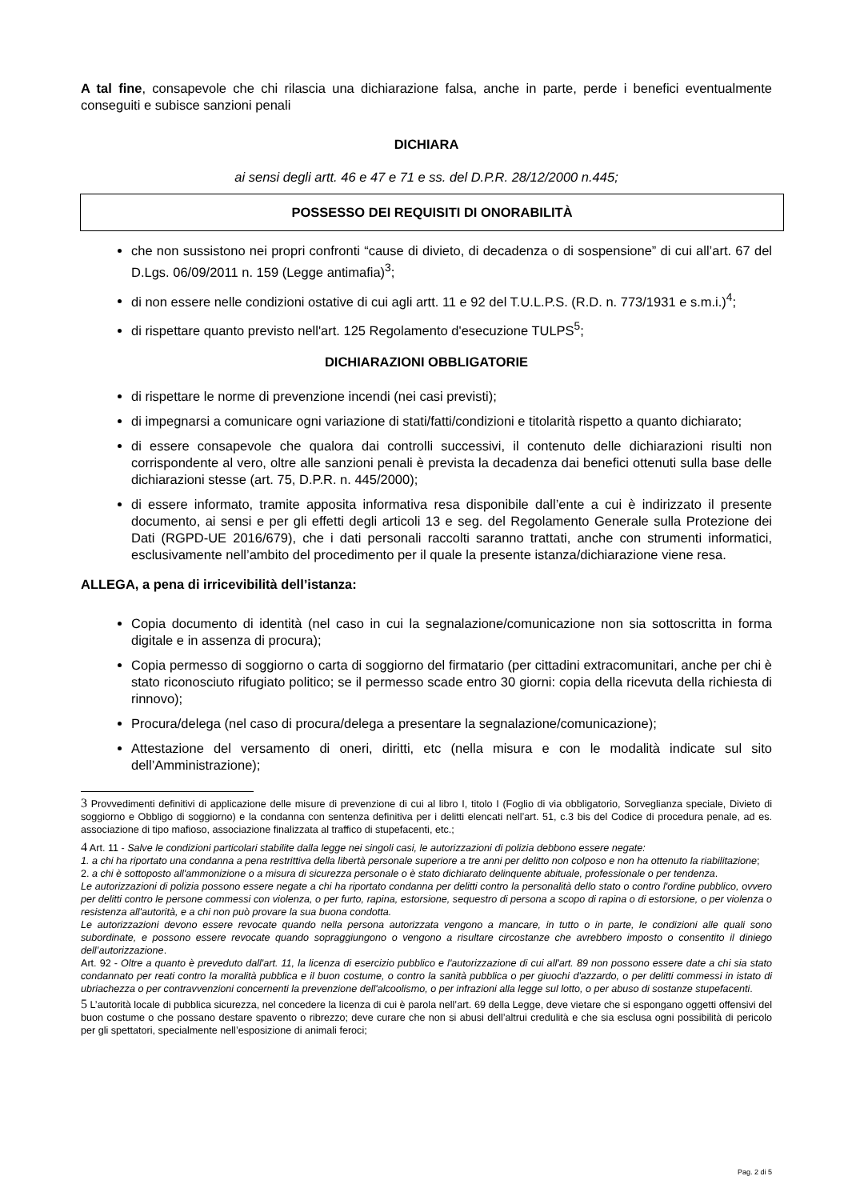A tal fine, consapevole che chi rilascia una dichiarazione falsa, anche in parte, perde i benefici eventualmente conseguiti e subisce sanzioni penali
DICHIARA
ai sensi degli artt. 46 e 47 e 71 e ss. del D.P.R. 28/12/2000 n.445;
POSSESSO DEI REQUISITI DI ONORABILITÀ
che non sussistono nei propri confronti “cause di divieto, di decadenza o di sospensione” di cui all’art. 67 del D.Lgs. 06/09/2011 n. 159 (Legge antimafia)<sup>3</sup>;
di non essere nelle condizioni ostative di cui agli artt. 11 e 92 del T.U.L.P.S. (R.D. n. 773/1931 e s.m.i.)<sup>4</sup>;
di rispettare quanto previsto nell'art. 125 Regolamento d'esecuzione TULPS<sup>5</sup>;
DICHIARAZIONI OBBLIGATORIE
di rispettare le norme di prevenzione incendi (nei casi previsti);
di impegnarsi a comunicare ogni variazione di stati/fatti/condizioni e titolarità rispetto a quanto dichiarato;
di essere consapevole che qualora dai controlli successivi, il contenuto delle dichiarazioni risulti non corrispondente al vero, oltre alle sanzioni penali è prevista la decadenza dai benefici ottenuti sulla base delle dichiarazioni stesse (art. 75, D.P.R. n. 445/2000);
di essere informato, tramite apposita informativa resa disponibile dall’ente a cui è indirizzato il presente documento, ai sensi e per gli effetti degli articoli 13 e seg. del Regolamento Generale sulla Protezione dei Dati (RGPD-UE 2016/679), che i dati personali raccolti saranno trattati, anche con strumenti informatici, esclusivamente nell’ambito del procedimento per il quale la presente istanza/dichiarazione viene resa.
ALLEGA, a pena di irricevibilità dell’istanza:
Copia documento di identità (nel caso in cui la segnalazione/comunicazione non sia sottoscritta in forma digitale e in assenza di procura);
Copia permesso di soggiorno o carta di soggiorno del firmatario (per cittadini extracomunitari, anche per chi è stato riconosciuto rifugiato politico; se il permesso scade entro 30 giorni: copia della ricevuta della richiesta di rinnovo);
Procura/delega (nel caso di procura/delega a presentare la segnalazione/comunicazione);
Attestazione del versamento di oneri, diritti, etc (nella misura e con le modalità indicate sul sito dell’Amministrazione);
3 Provvedimenti definitivi di applicazione delle misure di prevenzione di cui al libro I, titolo I (Foglio di via obbligatorio, Sorveglianza speciale, Divieto di soggiorno e Obbligo di soggiorno) e la condanna con sentenza definitiva per i delitti elencati nell’art. 51, c.3 bis del Codice di procedura penale, ad es. associazione di tipo mafioso, associazione finalizzata al traffico di stupefacenti, etc.;
4 Art. 11 - Salve le condizioni particolari stabilite dalla legge nei singoli casi, le autorizzazioni di polizia debbono essere negate:
1. a chi ha riportato una condanna a pena restrittiva della libertà personale superiore a tre anni per delitto non colposo e non ha ottenuto la riabilitazione;
2. a chi è sottoposto all'ammonizione o a misura di sicurezza personale o è stato dichiarato delinquente abituale, professionale o per tendenza.
Le autorizzazioni di polizia possono essere negate a chi ha riportato condanna per delitti contro la personalità dello stato o contro l'ordine pubblico, ovvero per delitti contro le persone commessi con violenza, o per furto, rapina, estorsione, sequestro di persona a scopo di rapina o di estorsione, o per violenza o resistenza all'autorità, e a chi non può provare la sua buona condotta.
Le autorizzazioni devono essere revocate quando nella persona autorizzata vengono a mancare, in tutto o in parte, le condizioni alle quali sono subordinate, e possono essere revocate quando sopraggiungono o vengono a risultare circostanze che avrebbero imposto o consentito il diniego dell’autorizzazione.
Art. 92 - Oltre a quanto è preveduto dall'art. 11, la licenza di esercizio pubblico e l'autorizzazione di cui all'art. 89 non possono essere date a chi sia stato condannato per reati contro la moralità pubblica e il buon costume, o contro la sanità pubblica o per giuochi d'azzardo, o per delitti commessi in istato di ubriachezza o per contravvenzioni concernenti la prevenzione dell'alcoolismo, o per infrazioni alla legge sul lotto, o per abuso di sostanze stupefacenti.
5 L’autorità locale di pubblica sicurezza, nel concedere la licenza di cui è parola nell’art. 69 della Legge, deve vietare che si espongano oggetti offensivi del buon costume o che possano destare spavento o ribrezzo; deve curare che non si abusi dell’altrui credulità e che sia esclusa ogni possibilità di pericolo per gli spettatori, specialmente nell’esposizione di animali feroci;
Pag. 2 di 5